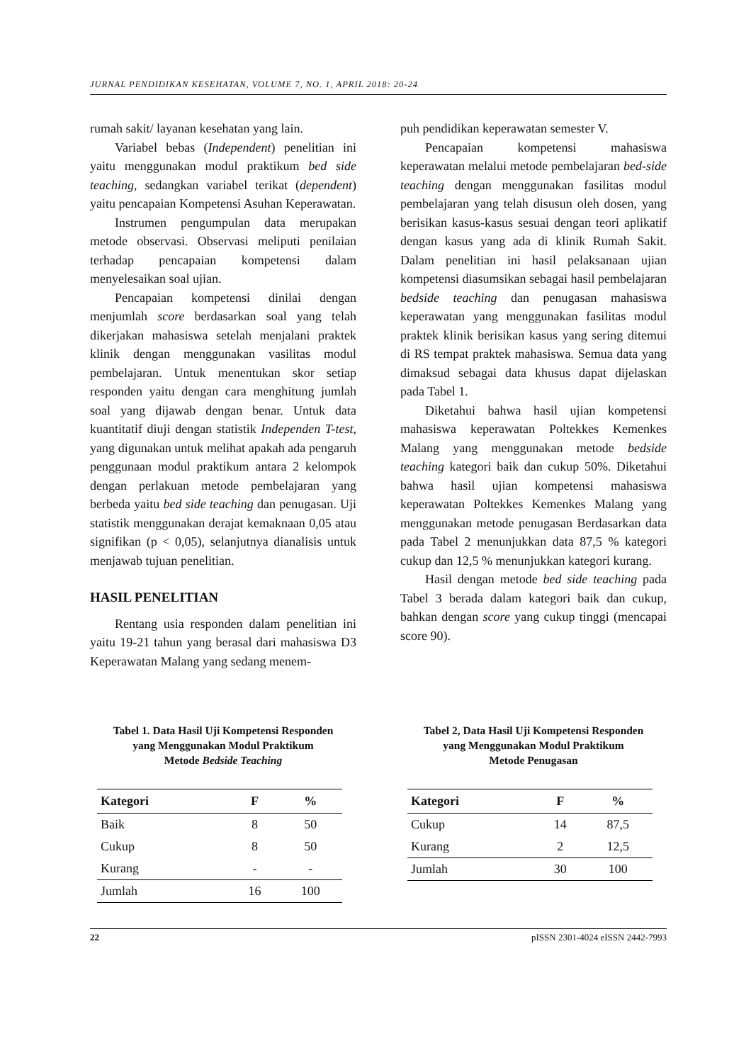JURNAL PENDIDIKAN KESEHATAN, VOLUME 7, NO. 1, APRIL 2018: 20-24
rumah sakit/ layanan kesehatan yang lain.
Variabel bebas (Independent) penelitian ini yaitu menggunakan modul praktikum bed side teaching, sedangkan variabel terikat (dependent) yaitu pencapaian Kompetensi Asuhan Keperawatan.
Instrumen pengumpulan data merupakan metode observasi. Observasi meliputi penilaian terhadap pencapaian kompetensi dalam menyelesaikan soal ujian.
Pencapaian kompetensi dinilai dengan menjumlah score berdasarkan soal yang telah dikerjakan mahasiswa setelah menjalani praktek klinik dengan menggunakan vasilitas modul pembelajaran. Untuk menentukan skor setiap responden yaitu dengan cara menghitung jumlah soal yang dijawab dengan benar. Untuk data kuantitatif diuji dengan statistik Independen T-test, yang digunakan untuk melihat apakah ada pengaruh penggunaan modul praktikum antara 2 kelompok dengan perlakuan metode pembelajaran yang berbeda yaitu bed side teaching dan penugasan. Uji statistik menggunakan derajat kemaknaan 0,05 atau signifikan (p < 0,05), selanjutnya dianalisis untuk menjawab tujuan penelitian.
HASIL PENELITIAN
Rentang usia responden dalam penelitian ini yaitu 19-21 tahun yang berasal dari mahasiswa D3 Keperawatan Malang yang sedang menem-
puh pendidikan keperawatan semester V.
Pencapaian kompetensi mahasiswa keperawatan melalui metode pembelajaran bed-side teaching dengan menggunakan fasilitas modul pembelajaran yang telah disusun oleh dosen, yang berisikan kasus-kasus sesuai dengan teori aplikatif dengan kasus yang ada di klinik Rumah Sakit. Dalam penelitian ini hasil pelaksanaan ujian kompetensi diasumsikan sebagai hasil pembelajaran bedside teaching dan penugasan mahasiswa keperawatan yang menggunakan fasilitas modul praktek klinik berisikan kasus yang sering ditemui di RS tempat praktek mahasiswa. Semua data yang dimaksud sebagai data khusus dapat dijelaskan pada Tabel 1.
Diketahui bahwa hasil ujian kompetensi mahasiswa keperawatan Poltekkes Kemenkes Malang yang menggunakan metode bedside teaching kategori baik dan cukup 50%. Diketahui bahwa hasil ujian kompetensi mahasiswa keperawatan Poltekkes Kemenkes Malang yang menggunakan metode penugasan Berdasarkan data pada Tabel 2 menunjukkan data 87,5 % kategori cukup dan 12,5 % menunjukkan kategori kurang.
Hasil dengan metode bed side teaching pada Tabel 3 berada dalam kategori baik dan cukup, bahkan dengan score yang cukup tinggi (mencapai score 90).
Tabel 1. Data Hasil Uji Kompetensi Responden
yang Menggunakan Modul Praktikum
Metode Bedside Teaching
| Kategori | F | % |
| --- | --- | --- |
| Baik | 8 | 50 |
| Cukup | 8 | 50 |
| Kurang | - | - |
| Jumlah | 16 | 100 |
Tabel 2, Data Hasil Uji Kompetensi Responden
yang Menggunakan Modul Praktikum
Metode Penugasan
| Kategori | F | % |
| --- | --- | --- |
| Cukup | 14 | 87,5 |
| Kurang | 2 | 12,5 |
| Jumlah | 30 | 100 |
22 pISSN 2301-4024 eISSN 2442-7993